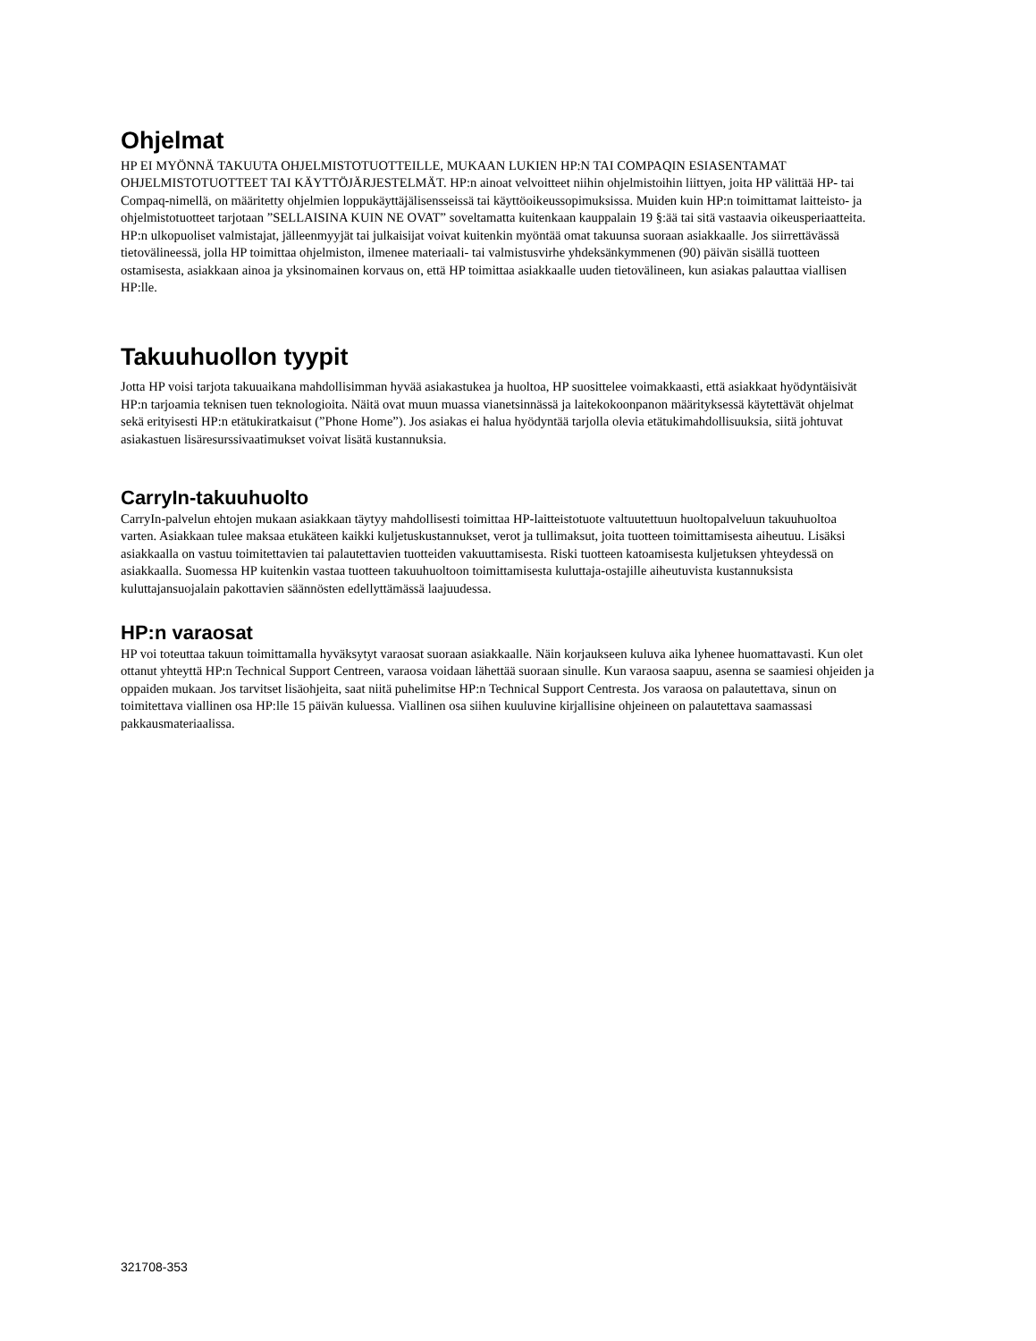Ohjelmat
HP EI MYÖNNÄ TAKUUTA OHJELMISTOTUOTTEILLE, MUKAAN LUKIEN HP:N TAI COMPAQIN ESIASENTAMAT OHJELMISTOTUOTTEET TAI KÄYTTÖJÄRJESTELMÄT. HP:n ainoat velvoitteet niihin ohjelmistoihin liittyen, joita HP välittää HP- tai Compaq-nimellä, on määritetty ohjelmien loppukäyttäjälisensseissä tai käyttöoikeussopimuksissa. Muiden kuin HP:n toimittamat laitteisto- ja ohjelmistotuotteet tarjotaan ”SELLAISINA KUIN NE OVAT” soveltamatta kuitenkaan kauppalain 19 §:ää tai sitä vastaavia oikeusperiaatteita. HP:n ulkopuoliset valmistajat, jälleenmyyjät tai julkaisijat voivat kuitenkin myöntää omat takuunsa suoraan asiakkaalle. Jos siirrettävässä tietovälineessä, jolla HP toimittaa ohjelmiston, ilmenee materiaali- tai valmistusvirhe yhdeksänkymmenen (90) päivän sisällä tuotteen ostamisesta, asiakkaan ainoa ja yksinomainen korvaus on, että HP toimittaa asiakkaalle uuden tietovälineen, kun asiakas palauttaa viallisen HP:lle.
Takuuhuollon tyypit
Jotta HP voisi tarjota takuuaikana mahdollisimman hyvää asiakastukea ja huoltoa, HP suosittelee voimakkaasti, että asiakkaat hyödyntäisivät HP:n tarjoamia teknisen tuen teknologioita. Näitä ovat muun muassa vianetsinnässä ja laitekokoonpanon määrityksessä käytettävät ohjelmat sekä erityisesti HP:n etätukiratkaisut (”Phone Home”). Jos asiakas ei halua hyödyntää tarjolla olevia etätukimahdollisuuksia, siitä johtuvat asiakastuen lisäresurssivaatimukset voivat lisätä kustannuksia.
CarryIn-takuuhuolto
CarryIn-palvelun ehtojen mukaan asiakkaan täytyy mahdollisesti toimittaa HP-laitteistotuote valtuutettuun huoltopalveluun takuuhuoltoa varten. Asiakkaan tulee maksaa etukäteen kaikki kuljetuskustannukset, verot ja tullimaksut, joita tuotteen toimittamisesta aiheutuu. Lisäksi asiakkaalla on vastuu toimitettavien tai palautettavien tuotteiden vakuuttamisesta. Riski tuotteen katoamisesta kuljetuksen yhteydessä on asiakkaalla. Suomessa HP kuitenkin vastaa tuotteen takuuhuoltoon toimittamisesta kuluttaja-ostajille aiheutuvista kustannuksista kuluttajansuojalain pakottavien säännösten edellyttämässä laajuudessa.
HP:n varaosat
HP voi toteuttaa takuun toimittamalla hyväksytyt varaosat suoraan asiakkaalle. Näin korjaukseen kuluva aika lyhenee huomattavasti. Kun olet ottanut yhteyttä HP:n Technical Support Centreen, varaosa voidaan lähettää suoraan sinulle. Kun varaosa saapuu, asenna se saamiesi ohjeiden ja oppaiden mukaan. Jos tarvitset lisäohjeita, saat niitä puhelimitse HP:n Technical Support Centresta. Jos varaosa on palautettava, sinun on toimitettava viallinen osa HP:lle 15 päivän kuluessa. Viallinen osa siihen kuuluvine kirjallisine ohjeineen on palautettava saamassasi pakkausmateriaalissa.
321708-353